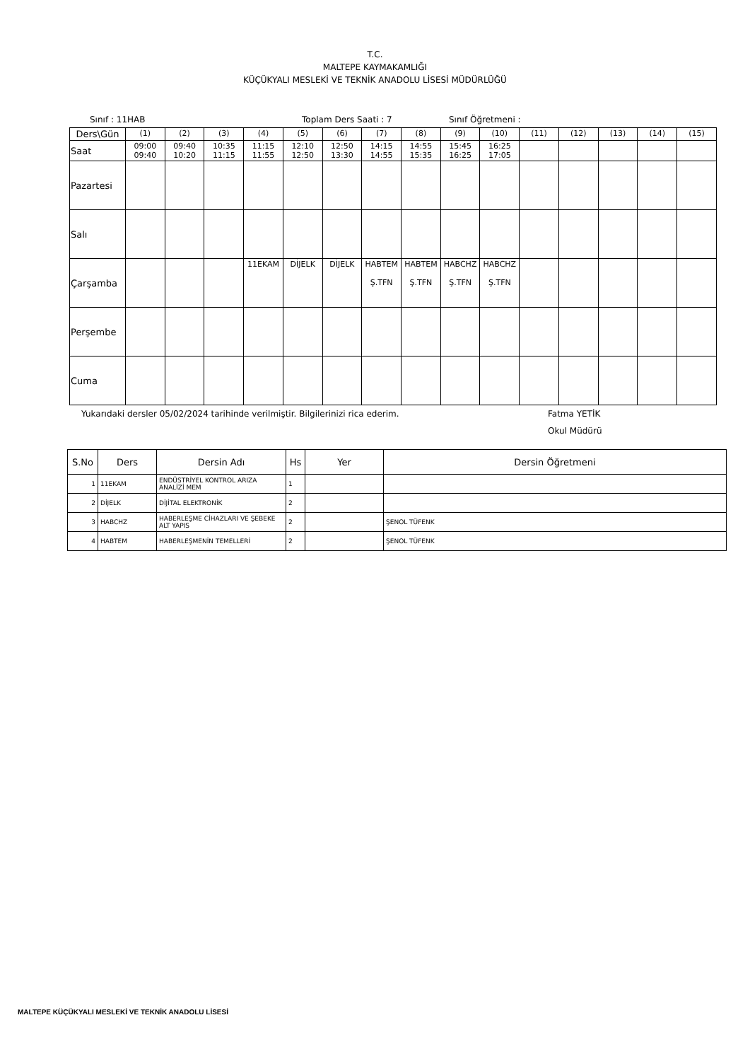T.C.
MALTEPE KAYMAKAMLIĞI
KÜÇÜKYALI MESLEKİ VE TEKNİK ANADOLU LİSESİ MÜDÜRLÜĞÜ
Sınıf : 11HAB Toplam Ders Saati : 7 Sınıf Öğretmeni :
| Ders\Gün | (1) | (2) | (3) | (4) | (5) | (6) | (7) | (8) | (9) | (10) | (11) | (12) | (13) | (14) | (15) |
| Saat | 09:00 09:40 | 09:40 10:20 | 10:35 11:15 | 11:15 11:55 | 12:10 12:50 | 12:50 13:30 | 14:15 14:55 | 14:55 15:35 | 15:45 16:25 | 16:25 17:05 | | | | | |
| Pazartesi | | | | | | | | | | | | | | | |
| Salı | | | | | | | | | | | | | | | |
| Çarşamba | | | | 11EKAM | DİJELK | DİJELK | HABTEM Ş.TFN | HABTEM Ş.TFN | HABCHZ Ş.TFN | HABCHZ Ş.TFN | | | | | |
| Perşembe | | | | | | | | | | | | | | | |
| Cuma | | | | | | | | | | | | | | | |
Yukarıdaki dersler 05/02/2024 tarihinde verilmiştir. Bilgilerinizi rica ederim. Fatma YETİK
Okul Müdürü
| S.No | Ders | Dersin Adı | Hs | Yer | Dersin Öğretmeni |
| --- | --- | --- | --- | --- | --- |
| 1 | 11EKAM | ENDÜSTRİYEL KONTROL ARIZA ANALİZİ MEM | 1 | | |
| 2 | DİJELK | DİJİTAL ELEKTRONİK | 2 | | |
| 3 | HABCHZ | HABERLEŞME CİHAZLARI VE ŞEBEKE ALT YAPIS | 2 | | ŞENOL TÜFENK |
| 4 | HABTEM | HABERLEŞMENİN TEMELLERİ | 2 | | ŞENOL TÜFENK |
MALTEPE KÜÇÜKYALI MESLEKİ VE TEKNİK ANADOLU LİSESİ